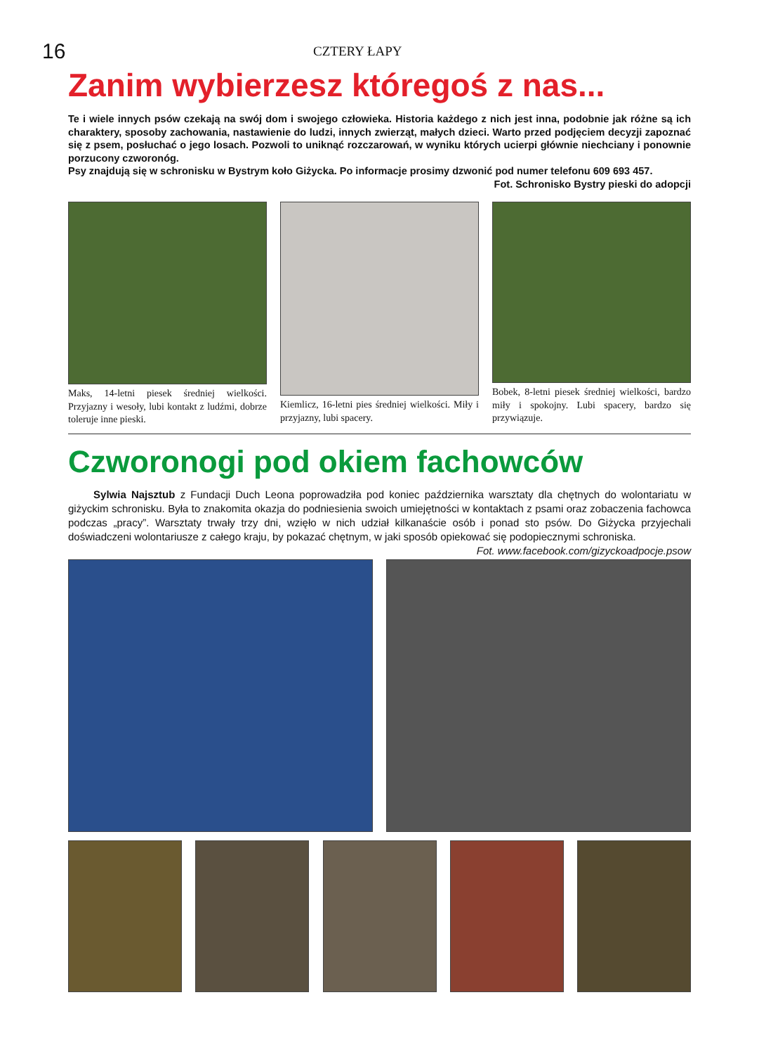16 CZTERY ŁAPY
Zanim wybierzesz któregoś z nas...
Te i wiele innych psów czekają na swój dom i swojego człowieka. Historia każdego z nich jest inna, podobnie jak różne są ich charaktery, sposoby zachowania, nastawienie do ludzi, innych zwierząt, małych dzieci. Warto przed podjęciem decyzji zapoznać się z psem, posłuchać o jego losach. Pozwoli to uniknąć rozczarowań, w wyniku których ucierpi głównie niechciany i ponownie porzucony czworonóg.
Psy znajdują się w schronisku w Bystrym koło Giżycka. Po informacje prosimy dzwonić pod numer telefonu 609 693 457.
Fot. Schronisko Bystry pieski do adopcji
Maks, 14-letni piesek średniej wielkości. Przyjazny i wesoły, lubi kontakt z ludźmi, dobrze toleruje inne pieski.
Kiemlicz, 16-letni pies średniej wielkości. Miły i przyjazny, lubi spacery.
Bobek, 8-letni piesek średniej wielkości, bardzo miły i spokojny. Lubi spacery, bardzo się przywiązuje.
Czworonogi pod okiem fachowców
Sylwia Najsztub z Fundacji Duch Leona poprowadziła pod koniec października warsztaty dla chętnych do wolontariatu w giżyckim schronisku. Była to znakomita okazja do podniesienia swoich umiejętności w kontaktach z psami oraz zobaczenia fachowca podczas „pracy”. Warsztaty trwały trzy dni, wzięło w nich udział kilkanaście osób i ponad sto psów. Do Giżycka przyjechali doświadczeni wolontariusze z całego kraju, by pokazać chętnym, w jaki sposób opiekować się podopiecznymi schroniska. Fot. www.facebook.com/gizyckoadpocje.psow